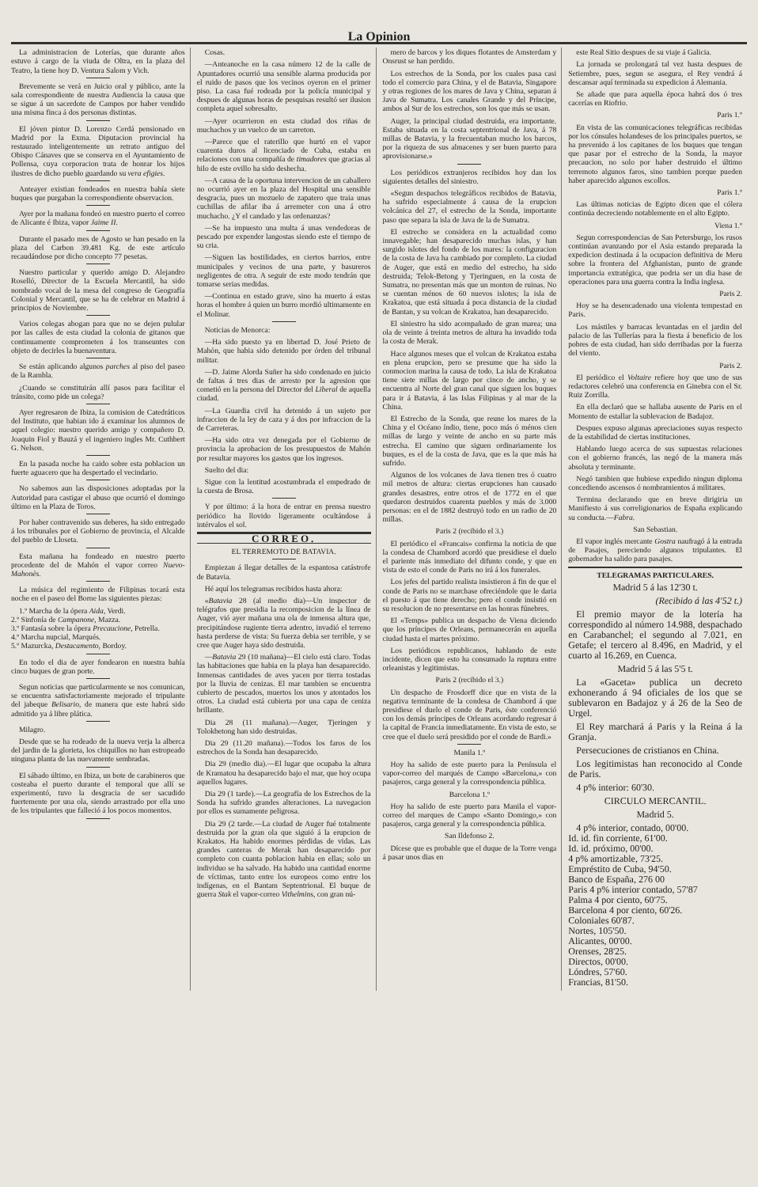La Opinion
La administracion de Loterías, que durante años estuvo á cargo de la viuda de Oltra, en la plaza del Teatro, la tiene hoy D. Ventura Salom y Vich.
Brevemente se verá en Juicio oral y público, ante la sala correspondiente de nuestra Audiencia la causa que se sigue á un sacerdote de Campos por haber vendido una misma finca á dos personas distintas.
El jóven pintor D. Lorenzo Cerdá pensionado en Madrid por la Exma. Diputacion provincial ha restaurado inteligentemente un retrato antiguo del Obispo Cánaves que se conserva en el Ayuntamiento de Pollensa, cuya corporacion trata de honrar los hijos ilustres de dicho pueblo guardando su vera efigies.
Anteayer existian fondeados en nuestra bahía siete buques que purgaban la correspondiente observacion.
Ayer por la mañana fondeó en nuestro puerto el correo de Alicante é Ibiza, vapor Jaime II.
Durante el pasado mes de Agosto se han pesado en la plaza del Carbon 39.481 Kg. de este artículo recaudándose por dicho concepto 77 pesetas.
Nuestro particular y querido amigo D. Alejandro Roselló, Director de la Escuela Mercantil, ha sido nombrado vocal de la mesa del congreso de Geografía Colonial y Mercantil, que se ha de celebrar en Madrid á principios de Noviembre.
Varios colegas abogan para que no se dejen pulular por las calles de esta ciudad la colonia de gitanos que continuamente comprometen á los transeuntes con objeto de decirles la buenaventura.
Se están aplicando algunos parches al piso del paseo de la Rambla.
¿Cuando se constituirán allí pasos para facilitar el tránsito, como pide un colega?
Ayer regresaron de Ibiza, la comision de Catedráticos del Instituto, que habian ido á examinar los alumnos de aquel colegio: nuestro querido amigo y compañero D. Joaquin Fiol y Bauzá y el ingeniero ingles Mr. Cuthbert G. Nelson.
En la pasada noche ha caido sobre esta poblacion un fuerte aguacero que ha despertado el vecindario.
No sabemos aun las disposiciones adoptadas por la Autoridad para castigar el abuso que ocurrió el domingo último en la Plaza de Toros.
Por haber contravenido sus deberes, ha sido entregado á los tribunales por el Gobierno de provincia, el Alcalde del pueblo de Lloseta.
Esta mañana ha fondeado en nuestro puerto procedente del de Mahón el vapor correo Nuevo-Mahonès.
La música del regimiento de Filipinas tocará esta noche en el paseo del Borne las siguientes piezas:
1.º Marcha de la ópera Aida, Verdi.
2.º Sinfonía de Campanone, Mazza.
3.º Fantasía sobre la ópera Precaucione, Petrella.
4.º Marcha nupcial, Marqués.
5.º Mazurcka, Destacamento, Bordoy.
En todo el dia de ayer fondearon en nuestra bahía cinco buques de gran porte.
Segun noticias que particularmente se nos comunican, se encuentra satisfactoriamente mejorado el tripulante del jabeque Belisario, de manera que este habrá sido admitido ya á libre plática.
Milagro.
Desde que se ha rodeado de la nueva verja la alberca del jardin de la glorieta, los chiquillos no han estropeado ninguna planta de las nuevamente sembradas.
El sábado último, en Ibiza, un bote de carabineros que costeaba el puerto durante el temporal que allí se experimentó, tuvo la desgracia de ser sacudido fuertemente por una ola, siendo arrastrado por ella uno de los tripulantes que falleció á los pocos momentos.
Cosas.
—Anteanoche en la casa número 12 de la calle de Apuntadores ocurrió una sensible alarma producida por el ruido de pasos que los vecinos oyeron en el primer piso. La casa fué rodeada por la policía municipal y despues de algunas horas de pesquisas resultó ser ilusion completa aquel sobresalto.
—Ayer ocurrieron en esta ciudad dos riñas de muchachos y un vuelco de un carreton.
—Parece que el raterillo que hurtó en el vapor cuarenta duros al licenciado de Cuba, estaba en relaciones con una compañía de timadores que gracias al hilo de este ovillo ha sido deshecha.
—A causa de la oportuna intervencion de un caballero no ocurrió ayer en la plaza del Hospital una sensible desgracia, pues un mozuelo de zapatero que traia unas cuchillas de afilar iba á arremeter con una á otro muchacho. ¿Y el candado y las ordenanzas?
—Se ha impuesto una multa á unas vendedoras de pescado por expender langostas siendo este el tiempo de su cria.
—Siguen las hostilidades, en ciertos barrios, entre municipales y vecinos de una parte, y basureros negligentes de otra. A seguir de este modo tendrán que tomarse serias medidas.
—Continua en estado grave, sino ha muerto á estas horas el hombre á quien un burro mordió ultimamente en el Molinar.
Noticias de Menorca:
—Ha sido puesto ya en libertad D. José Prieto de Mahón, que habia sido detenido por órden del tribunal militar.
—D. Jaime Alorda Suñer ha sido condenado en juicio de faltas á tres dias de arresto por la agresion que cometió en la persona del Director del Liberal de aquella ciudad.
—La Guardia civil ha detenido á un sujeto por infraccion de la ley de caza y á dos por infraccion de la de Carreteras.
—Ha sido otra vez denegada por el Gobierno de provincia la aprobacion de los presupuestos de Mahón por resultar mayores los gastos que los ingresos.
Suelto del dia:
Sigue con la lentitud acostumbrada el empedrado de la cuesta de Brosa.
Y por último: á la hora de entrar en prensa nuestro periódico ha llovido ligeramente ocultándose á intérvalos el sol.
CORREO.
EL TERREMOTO DE BATAVIA.
Empiezan á llegar detalles de la espantosa catástrofe de Batavia.
Hé aquí los telegramas recibidos hasta ahora:
«Batavia 28 (al medio dia)—Un inspector de telégrafos que presidia la recomposicion de la línea de Auger, vió ayer mañana una ola de inmensa altura que, precipitándose rugiente tierra adentro, invadió el terreno hasta perderse de vista: Su fuerza debia ser terrible, y se cree que Auger haya sido destruida.
—Batavia 29 (10 mañana)—El cielo está claro. Todas las habitaciones que habia en la playa han desaparecido. Inmensas cantidades de aves yacen por tierra tostadas por la lluvia de cenizas. El mar tambien se encuentra cubierto de pescados, muertos los unos y atontados los otros. La ciudad está cubierta por una capa de ceniza brillante.
Dia 28 (11 mañana).—Auger, Tjeringen y Tolokbetong han sido destruidas.
Dia 29 (11.20 mañana).—Todos los faros de los estrechos de la Sonda han desaparecido.
Dia 29 (medio dia).—El lugar que ocupaba la altura de Kramatou ha desaparecido bajo el mar, que hoy ocupa aquellos lugares.
Dia 29 (1 tarde).—La geografía de los Estrechos de la Sonda ha sufrido grandes alteraciones. La navegacion por ellos es sumamente peligrosa.
Dia 29 (2 tarde.—La ciudad de Auger fué totalmente destruida por la gran ola que siguió á la erupcion de Krakatos. Ha habido enormes pérdidas de vidas. Las grandes canteras de Merak han desaparecido por completo con cuanta poblacion habia en ellas; solo un individuo se ha salvado. Ha habido una cantidad enorme de víctimas, tanto entre los europeos como entre los indígenas, en el Bantam Septentrional. El buque de guerra Stak el vapor-correo Vithelmins, con gran nú-
mero de barcos y los diques flotantes de Amsterdam y Onsrust se han perdido.
Los estrechos de la Sonda, por los cuales pasa casi todo el comercio para China, y el de Batavia, Singapore y otras regiones de los mares de Java y China, separan á Java de Sumatra. Los canales Grande y del Príncipe, ambos al Sur de los estrechos, son los que más se usan.
Auger, la principal ciudad destruida, era importante. Estaba situada en la costa septentrional de Java, á 78 millas de Batavia, y la frecuentaban mucho los barcos, por la riqueza de sus almacenes y ser buen puerto para aprovisionarse.»
Los periódicos extranjeros recibidos hoy dan los siguientes detalles del siniestro.
«Segun despachos telegráficos recibidos de Batavia, ha sufrido especialmente á causa de la erupcion volcánica del 27, el estrecho de la Sonda, importante paso que separa la isla de Java de la de Sumatra.
El estrecho se considera en la actualidad como innavegable; han desaparecido muchas islas, y han surgido islotes del fondo de los mares: la configuracion de la costa de Java ha cambiado por completo. La ciudad de Auger, que está en medio del estrecho, ha sido destruida; Telok-Betong y Tjeringuen, en la costa de Sumatra, no presentan más que un monton de ruinas. No se cuentan ménos de 60 nuevos islotes; la isla de Krakatoa, que está situada á poca distancia de la ciudad de Bantan, y su volcan de Krakatoa, han desaparecido.
El siniestro ha sido acompañado de gran marea; una ola de veinte á treinta metros de altura ha invadido toda la costa de Merak.
Hace algunos meses que el volcan de Krakatoa estaba en plena erupcion, pero se presume que ha sido la conmocion marina la causa de todo. La isla de Krakatoa tiene siete millas de largo por cinco de ancho, y se encuentra al Norte del gran canal que siguen los buques para ir á Batavia, á las Islas Filipinas y al mar de la China.
El Estrecho de la Sonda, que reune los mares de la China y el Océano índio, tiene, poco más ó ménos cien millas de largo y veinte de ancho en su parte más estrecha. El camino que siguen ordinariamente los buques, es el de la costa de Java, que es la que más ha sufrido.
Algunos de los volcanes de Java tienen tres ó cuatro mil metros de altura: ciertas erupciones han causado grandes desastres, entre otros el de 1772 en el que quedaron destruidos cuarenta pueblos y más de 3.000 personas: en el de 1882 destruyó todo en un radio de 20 millas.
Paris 2 (recibido el 3.)
El periódico el «Francais» confirma la noticia de que la condesa de Chambord acordó que presidiese el duelo el pariente más inmediato del difunto conde, y que en vista de esto el conde de Paris no irá á los funerales.
Los jefes del partido realista insistieron á fin de que el conde de Paris no se marchase ofreciéndole que le daria el puesto á que tiene derecho; pero el conde insistió en su resolucion de no presentarse en las honras fúnebres.
El «Temps» publica un despacho de Viena diciendo que los príncipes de Orleans, permanecerán en aquella ciudad hasta el martes próximo.
Los periódicos republicanos, hablando de este incidente, dicen que esto ha consumado la ruptura entre orleanistas y legitimistas.
Paris 2 (recibido el 3.)
Un despacho de Frosdorff dice que en vista de la negativa terminante de la condesa de Chambord á que presidiese el duelo el conde de Paris, éste conferenció con los demás príncipes de Orleans acordando regresar á la capital de Francia inmediatamente. En vista de esto, se cree que el duelo será presidido por el conde de Bardi.»
Manila 1.º
Hoy ha salido de este puerto para la Península el vapor-correo del marqués de Campo «Barcelona,» con pasajeros, carga general y la correspondencia pública.
Barcelona 1.º
Hoy ha salido de este puerto para Manila el vapor-correo del marques de Campo «Santo Domingo,» con pasajeros, carga general y la correspondencia pública.
San Ildefonso 2.
Dícese que es probable que el duque de la Torre venga á pasar unos dias en
este Real Sitio despues de su viaje á Galicia.
La jornada se prolongará tal vez hasta despues de Setiembre, pues, segun se asegura, el Rey vendrá á descansar aquí terminada su expedicion á Alemania.
Se añade que para aquella época habrá dos ó tres cacerías en Riofrio.
Paris 1.º
En vista de las comunicaciones telegráficas recibidas por los cónsules holandeses de los principales puertos, se ha prevenido á los capitanes de los buques que tengan que pasar por el estrecho de la Sonda, la mayor precaucion, no solo por haber destruido el último terremoto algunos faros, sino tambien porque pueden haber aparecido algunos escollos.
Paris 1.º
Las últimas noticias de Egipto dicen que el cólera continúa decreciendo notablemente en el alto Egipto.
Viena 1.º
Segun correspondencias de San Petersburgo, los rusos continúan avanzando por el Asia estando preparada la expedicion destinada á la ocupacion definitiva de Meru sobre la frontera del Afghanistan, punto de grande importancia extratégica, que podria ser un dia base de operaciones para una guerra contra la India inglesa.
Paris 2.
Hoy se ha desencadenado una violenta tempestad en Paris.
Los mástiles y barracas levantadas en el jardin del palacio de las Tullerías para la fiesta á beneficio de los pobres de esta ciudad, han sido derribadas por la fuerza del viento.
Paris 2.
El periódico el Voltaire refiere hoy que uno de sus redactores celebró una conferencia en Ginebra con el Sr. Ruiz Zorrilla.
En ella declaró que se hallaba ausente de Paris en el Momento de estallar la sublevacion de Badajoz.
Despues expuso algunas apreciaciones suyas respecto de la estabilidad de ciertas instituciones.
Hablando luego acerca de sus supuestas relaciones con el gobierno francés, las negó de la manera más absoluta y terminante.
Negó tambien que hubiese expedido ningun diploma concediendo ascensos ó nombramientos á militares.
Termina declarando que en breve dirigiria un Manifiesto á sus correligionarios de España explicando su conducta.—Fabra.
San Sebastian.
El vapor inglés mercante Gostra naufragó á la entrada de Pasajes, pereciendo algunos tripulantes. El gobernador ha salido para pasajes.
TELEGRAMAS PARTICULARES.
Madrid 5 á las 12'30 t.
(Recibido á las 4'52 t.)
El premio mayor de la lotería ha correspondido al número 14.988, despachado en Carabanchel; el segundo al 7.021, en Getafe; el tercero al 8.496, en Madrid, y el cuarto al 16.269, en Cuenca.
Madrid 5 á las 5'5 t.
La «Gaceta» publica un decreto exhonerando á 94 oficiales de los que se sublevaron en Badajoz y á 26 de la Seo de Urgel.
El Rey marchará á Paris y la Reina á la Granja.
Persecuciones de cristianos en China.
Los legitimistas han reconocido al Conde de Paris.
4 p% interior: 60'30.
CIRCULO MERCANTIL.
Madrid 5.
4 p% interior, contado, 00'00.
Id. id. fin corriente, 61'00.
Id. id. próximo, 00'00.
4 p% amortizable, 73'25.
Empréstito de Cuba, 94'50.
Banco de España, 276 00
Paris 4 p% interior contado, 57'87
Palma 4 por ciento, 60'75.
Barcelona 4 por ciento, 60'26.
Coloniales 60'87.
Nortes, 105'50.
Alicantes, 00'00.
Orenses, 28'25.
Directos, 00'00.
Lóndres, 57'60.
Francias, 81'50.